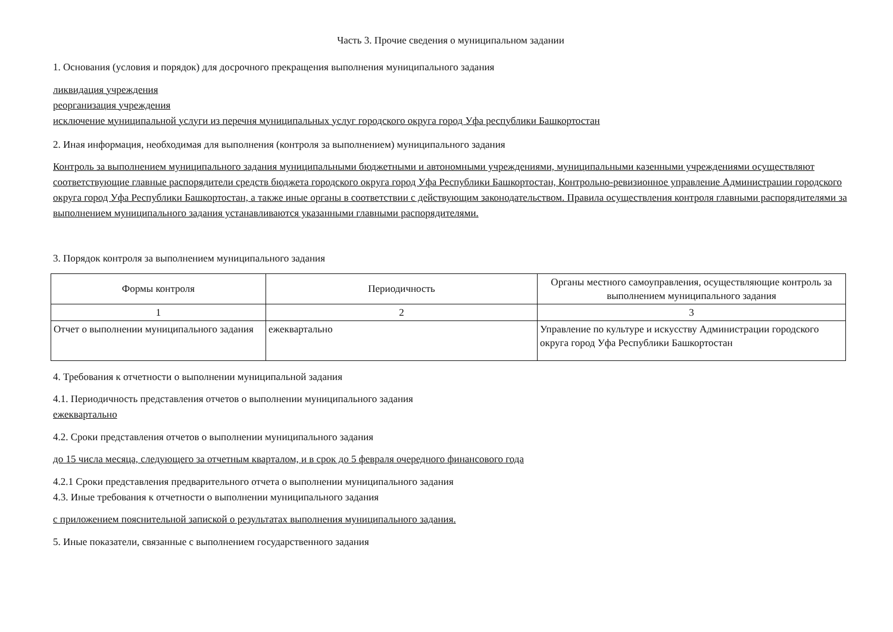Часть 3. Прочие сведения о муниципальном задании
1. Основания (условия и порядок) для досрочного прекращения выполнения муниципального задания
ликвидация учреждения
реорганизация учреждения
исключение муниципальной услуги из перечня муниципальных услуг городского округа город Уфа республики Башкортостан
2. Иная информация, необходимая для выполнения (контроля за выполнением) муниципального задания
Контроль за выполнением муниципального задания муниципальными бюджетными и автономными учреждениями, муниципальными казенными учреждениями осуществляют соответствующие главные распорядители средств бюджета городского округа город Уфа Республики Башкортостан, Контрольно-ревизионное управление Администрации городского округа город Уфа Республики Башкортостан, а также иные органы в соответствии с действующим законодательством. Правила осуществления контроля главными распорядителями за выполнением муниципального задания устанавливаются указанными главными распорядителями.
3. Порядок контроля за выполнением муниципального задания
| Формы контроля | Периодичность | Органы местного самоуправления, осуществляющие контроль за выполнением муниципального задания |
| --- | --- | --- |
| 1 | 2 | 3 |
| Отчет о выполнении муниципального задания | ежеквартально | Управление по культуре и искусству Администрации городского округа город Уфа Республики Башкортостан |
4. Требования к отчетности о выполнении муниципальной задания
4.1. Периодичность представления отчетов о выполнении муниципального задания
ежеквартально
4.2. Сроки представления отчетов о выполнении муниципального задания
до 15 числа месяца, следующего за отчетным кварталом, и в срок до 5 февраля очередного финансового года
4.2.1 Сроки представления предварительного отчета о выполнении муниципального задания
4.3. Иные требования к отчетности о выполнении муниципального задания
с приложением пояснительной запиской о результатах выполнения муниципального задания.
5. Иные показатели, связанные с выполнением государственного задания